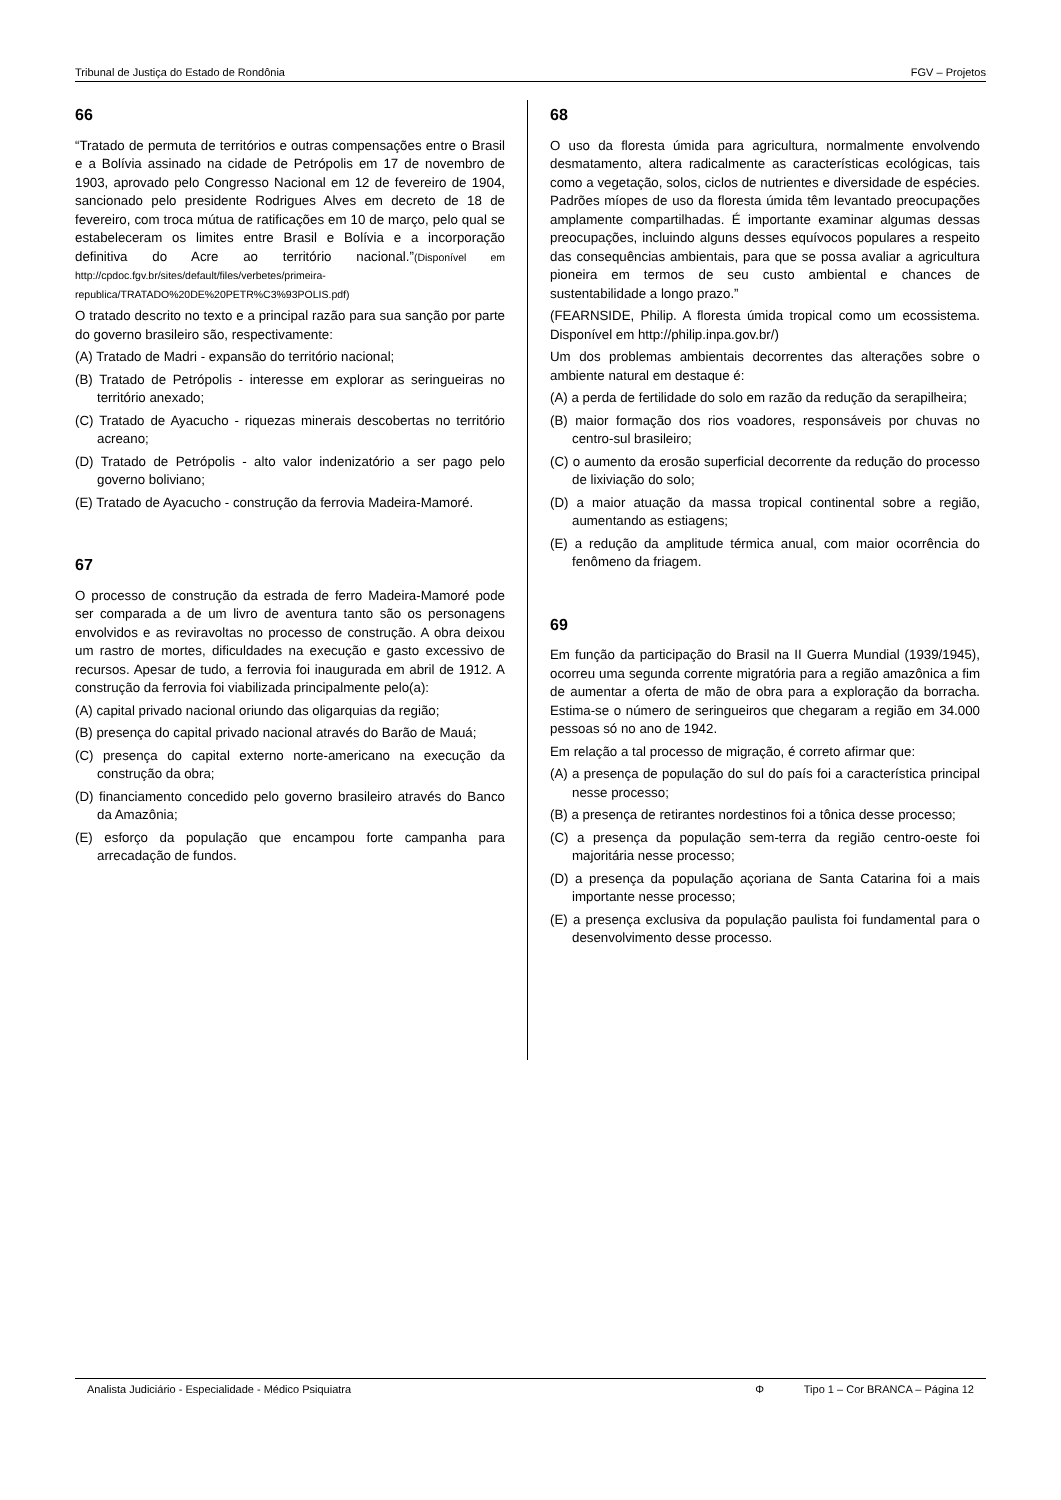Tribunal de Justiça do Estado de Rondônia FGV – Projetos
66
“Tratado de permuta de territórios e outras compensações entre o Brasil e a Bolívia assinado na cidade de Petrópolis em 17 de novembro de 1903, aprovado pelo Congresso Nacional em 12 de fevereiro de 1904, sancionado pelo presidente Rodrigues Alves em decreto de 18 de fevereiro, com troca mútua de ratificações em 10 de março, pelo qual se estabeleceram os limites entre Brasil e Bolívia e a incorporação definitiva do Acre ao território nacional.”(Disponível em http://cpdoc.fgv.br/sites/default/files/verbetes/primeira-republica/TRATADO%20DE%20PETR%C3%93POLIS.pdf)
O tratado descrito no texto e a principal razão para sua sanção por parte do governo brasileiro são, respectivamente:
(A) Tratado de Madri - expansão do território nacional;
(B) Tratado de Petrópolis - interesse em explorar as seringueiras no território anexado;
(C) Tratado de Ayacucho - riquezas minerais descobertas no território acreano;
(D) Tratado de Petrópolis - alto valor indenizatório a ser pago pelo governo boliviano;
(E) Tratado de Ayacucho - construção da ferrovia Madeira-Mamoré.
67
O processo de construção da estrada de ferro Madeira-Mamoré pode ser comparada a de um livro de aventura tanto são os personagens envolvidos e as reviravoltas no processo de construção. A obra deixou um rastro de mortes, dificuldades na execução e gasto excessivo de recursos. Apesar de tudo, a ferrovia foi inaugurada em abril de 1912. A construção da ferrovia foi viabilizada principalmente pelo(a):
(A) capital privado nacional oriundo das oligarquias da região;
(B) presença do capital privado nacional através do Barão de Mauá;
(C) presença do capital externo norte-americano na execução da construção da obra;
(D) financiamento concedido pelo governo brasileiro através do Banco da Amazônia;
(E) esforço da população que encampou forte campanha para arrecadação de fundos.
68
O uso da floresta úmida para agricultura, normalmente envolvendo desmatamento, altera radicalmente as características ecológicas, tais como a vegetação, solos, ciclos de nutrientes e diversidade de espécies. Padrões míopes de uso da floresta úmida têm levantado preocupações amplamente compartilhadas. É importante examinar algumas dessas preocupações, incluindo alguns desses equívocos populares a respeito das consequências ambientais, para que se possa avaliar a agricultura pioneira em termos de seu custo ambiental e chances de sustentabilidade a longo prazo.”
(FEARNSIDE, Philip. A floresta úmida tropical como um ecossistema. Disponível em http://philip.inpa.gov.br/)
Um dos problemas ambientais decorrentes das alterações sobre o ambiente natural em destaque é:
(A) a perda de fertilidade do solo em razão da redução da serapilheira;
(B) maior formação dos rios voadores, responsáveis por chuvas no centro-sul brasileiro;
(C) o aumento da erosão superficial decorrente da redução do processo de lixiviação do solo;
(D) a maior atuação da massa tropical continental sobre a região, aumentando as estiagens;
(E) a redução da amplitude térmica anual, com maior ocorrência do fenômeno da friagem.
69
Em função da participação do Brasil na II Guerra Mundial (1939/1945), ocorreu uma segunda corrente migratória para a região amazônica a fim de aumentar a oferta de mão de obra para a exploração da borracha. Estima-se o número de seringueiros que chegaram a região em 34.000 pessoas só no ano de 1942.
Em relação a tal processo de migração, é correto afirmar que:
(A) a presença de população do sul do país foi a característica principal nesse processo;
(B) a presença de retirantes nordestinos foi a tônica desse processo;
(C) a presença da população sem-terra da região centro-oeste foi majoritária nesse processo;
(D) a presença da população açoriana de Santa Catarina foi a mais importante nesse processo;
(E) a presença exclusiva da população paulista foi fundamental para o desenvolvimento desse processo.
Analista Judiciário - Especialidade - Médico Psiquiatra Φ Tipo 1 – Cor BRANCA – Página 12